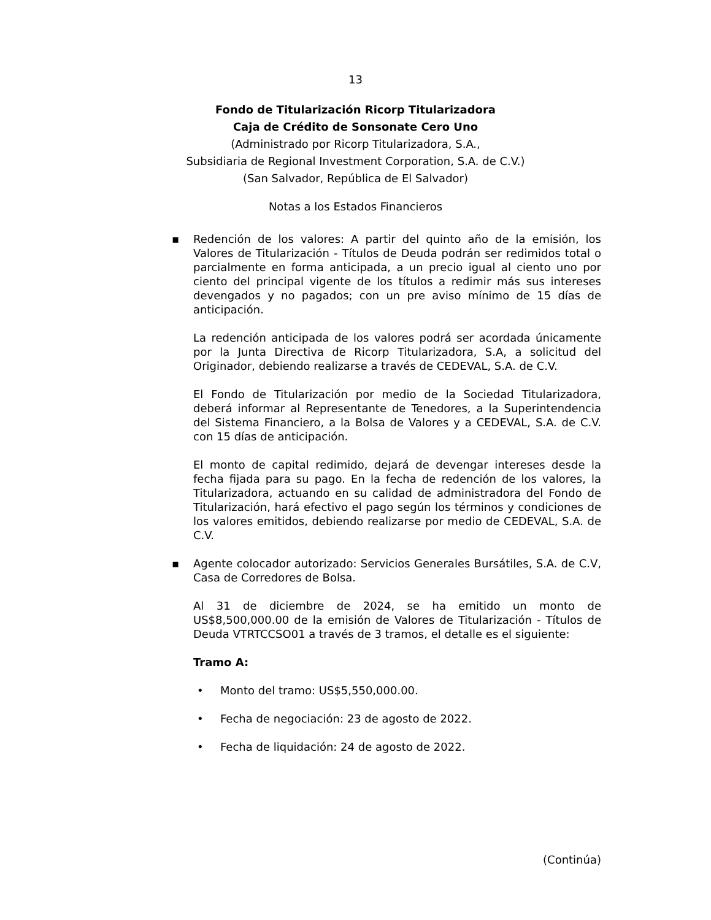13
Fondo de Titularización Ricorp Titularizadora
Caja de Crédito de Sonsonate Cero Uno
(Administrado por Ricorp Titularizadora, S.A.,
Subsidiaria de Regional Investment Corporation, S.A. de C.V.)
(San Salvador, República de El Salvador)
Notas a los Estados Financieros
▪ Redención de los valores: A partir del quinto año de la emisión, los Valores de Titularización - Títulos de Deuda podrán ser redimidos total o parcialmente en forma anticipada, a un precio igual al ciento uno por ciento del principal vigente de los títulos a redimir más sus intereses devengados y no pagados; con un pre aviso mínimo de 15 días de anticipación.
La redención anticipada de los valores podrá ser acordada únicamente por la Junta Directiva de Ricorp Titularizadora, S.A, a solicitud del Originador, debiendo realizarse a través de CEDEVAL, S.A. de C.V.
El Fondo de Titularización por medio de la Sociedad Titularizadora, deberá informar al Representante de Tenedores, a la Superintendencia del Sistema Financiero, a la Bolsa de Valores y a CEDEVAL, S.A. de C.V. con 15 días de anticipación.
El monto de capital redimido, dejará de devengar intereses desde la fecha fijada para su pago. En la fecha de redención de los valores, la Titularizadora, actuando en su calidad de administradora del Fondo de Titularización, hará efectivo el pago según los términos y condiciones de los valores emitidos, debiendo realizarse por medio de CEDEVAL, S.A. de C.V.
▪ Agente colocador autorizado: Servicios Generales Bursátiles, S.A. de C.V, Casa de Corredores de Bolsa.
Al 31 de diciembre de 2024, se ha emitido un monto de US$8,500,000.00 de la emisión de Valores de Titularización - Títulos de Deuda VTRTCCSO01 a través de 3 tramos, el detalle es el siguiente:
Tramo A:
• Monto del tramo: US$5,550,000.00.
• Fecha de negociación: 23 de agosto de 2022.
• Fecha de liquidación: 24 de agosto de 2022.
(Continúa)